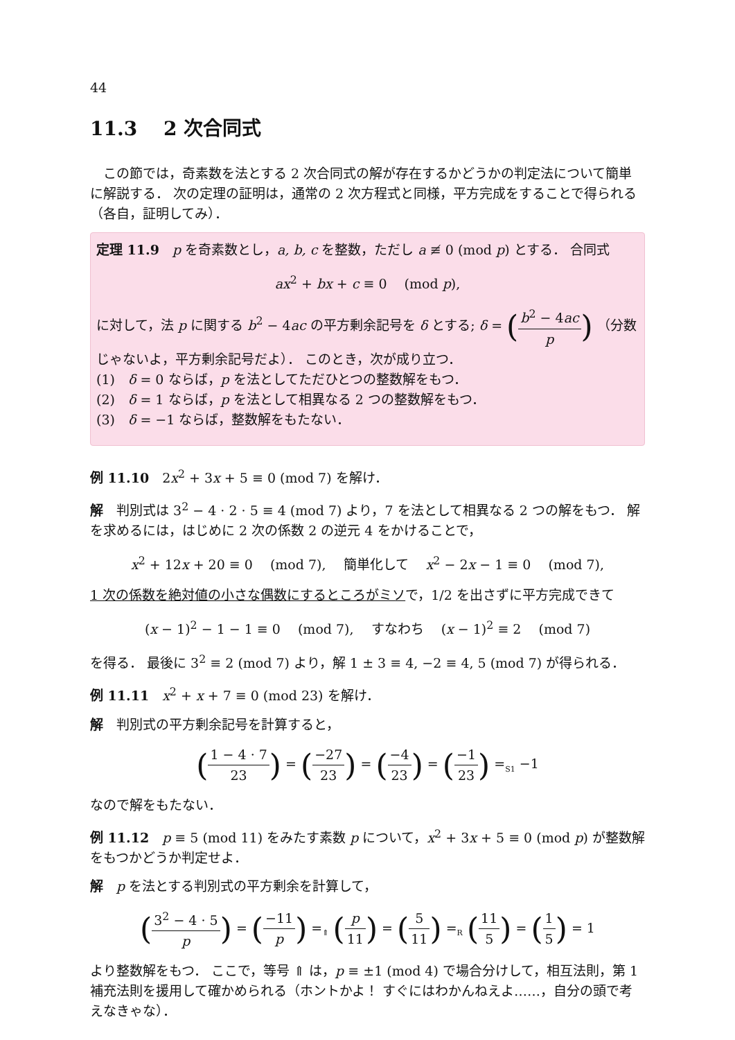44
11.3 　2 次合同式
この節では，奇素数を法とする 2 次合同式の解が存在するかどうかの判定法について簡単に解説する． 次の定理の証明は，通常の 2 次方程式と同様，平方完成をすることで得られる（各自，証明してみ）．
定理 11.9　p を奇素数とし，a, b, c を整数，ただし a ≢ 0 (mod p) とする． 合同式
ax<sup>2</sup> + bx + c ≡ 0 　(mod p),
に対して，法 p に関する b<sup>2</sup> − 4ac の平方剰余記号を δ とする; δ = (b<sup>2</sup> − 4ac p) （分数じゃないよ，平方剰余記号だよ）． このとき，次が成り立つ．
(1)　δ = 0 ならば，p を法としてただひとつの整数解をもつ．
(2)　δ = 1 ならば，p を法として相異なる 2 つの整数解をもつ．
(3)　δ = −1 ならば，整数解をもたない．
例 11.10　2x<sup>2</sup> + 3x + 5 ≡ 0 (mod 7) を解け．
解　判別式は 3<sup>2</sup> − 4 · 2 · 5 ≡ 4 (mod 7) より，7 を法として相異なる 2 つの解をもつ． 解を求めるには，はじめに 2 次の係数 2 の逆元 4 をかけることで，
x<sup>2</sup> + 12x + 20 ≡ 0 　(mod 7), 　簡単化して 　x<sup>2</sup> − 2x − 1 ≡ 0 　(mod 7),
1 次の係数を絶対値の小さな偶数にするところがミソで，1/2 を出さずに平方完成できて
(x − 1)<sup>2</sup> − 1 − 1 ≡ 0 　(mod 7), 　すなわち 　(x − 1)<sup>2</sup> ≡ 2 　(mod 7)
を得る． 最後に 3<sup>2</sup> ≡ 2 (mod 7) より，解 1 ± 3 ≡ 4, −2 ≡ 4, 5 (mod 7) が得られる．
例 11.11　x<sup>2</sup> + x + 7 ≡ 0 (mod 23) を解け．
解　判別式の平方剰余記号を計算すると，
(1 − 4 · 7 23) = (−27 23) = (−4 23) = (−1 23) =<sub>S1</sub> −1
なので解をもたない．
例 11.12　p ≡ 5 (mod 11) をみたす素数 p について，x<sup>2</sup> + 3x + 5 ≡ 0 (mod p) が整数解をもつかどうか判定せよ．
解　p を法とする判別式の平方剰余を計算して，
(3<sup>2</sup> − 4 · 5 p) = (−11 p) =<sub>⇑</sub> (p 11) = (5 11) =<sub>R</sub> (11 5) = (1 5) = 1
より整数解をもつ． ここで，等号 ⇑ は，p ≡ ±1 (mod 4) で場合分けして，相互法則，第 1 補充法則を援用して確かめられる（ホントかよ！ すぐにはわかんねえよ……，自分の頭で考えなきゃな）．